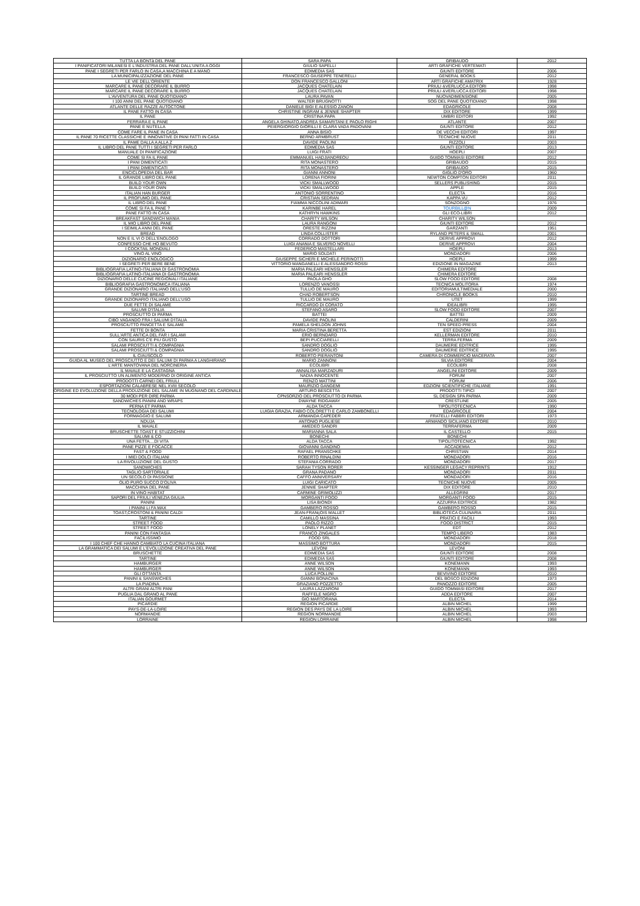| TUTTA LA BONTà DEL PANE | SARA PAPA | GRIBAUDO | 2012 |
| I PANIFICATORI MILANESI E L'INDUSTRIA DEL PANE DALL'UNITA A OGGI | GIULIO SAPELLI | ARTI GRAFICHE VERTEMATI | |
| PANE I SEGRETI PER FARLO IN CASA,A MACCHINA E A MANO | EDIMEDIA SAS | GIUNTI EDITORE | 2006 |
| LA MUNICIPALIZZAZIONE DEL PANE | FRANCESCO GIUSEPPE TENERELLI | GENERAL BOOKS | 2012 |
| LE VIE DELL'ORIENTE | DON FRANCESCO GALLONI | ARTI GRAFICHE AMATRIX | 1928 |
| MARCARE IL PANE DECORARE IL BURRO | JACQUES CHATELAIN | PRIULI &VERLUCCA EDITORI | 1998 |
| MARCARE IL PANE DECORARE IL BURRO | JACQUES CHATELAIN | PRIULI &VERLUCCA EDITORI | 1998 |
| L'AVVENTURA DEL PANE QUOTIDIANO | LAURA PAVAN | NUOVADIMENSIONE | 2005 |
| I 100 ANNI DEL PANE QUOTIDIANO | WALTER BRUGNOTTI | SOG DEL PANE QUOTIDIANO | 1998 |
| ATLANTE DELLE RAZZE AUTOCTONE | DANIELE BIGI E ALESSIO ZANON | EDAGRICOLE | 2008 |
| IL PANE FATTO IN CASA | CHRISTINE INGRAM & JENNIE SHAPTER | DIX EDITORE | 1999 |
| IL PANE | CRISTINA PAPA | UMBRI EDITORI | 1992 |
| FERRARA E IL PANE | ANGELA GHINATO,ANDREA SAMARITANI E PAOLO RIGHI | ATLANTE | 2007 |
| PANE E NUTELLA | PEIERGIORGIO GIORILLI E CLARA VADA PADOVANI | GIUNTI EDITORE | 2012 |
| COME FARE IL PANE IN CASA | ANNA BISIO | DE VECCHI EDITORI | 1997 |
| IL PANE 70 RICETTE CLASSICHE E INNOVATIVE DI PANI FATTI IN CASA | BERND ARMBRUST | TECNICHE NUOVE | 2011 |
| IL PAME DALLA A ALLA Z | DAVIDE PAOLINI | RIZZOLI | 2003 |
| IL LIBRO DEL PANE TUTTI I SEGRETI PER FARLO | EDIMEDIA SAS | GIUNTI EDITORE | 2013 |
| MANUALE DI PANIFICAZIONE | LUIGI FRATI | HOEPLI | 2007 |
| COME SI FA IL PANE | EMMANUEL HADJIANDREOU | GUIDO TOMMASI EDITORE | 2012 |
| I PANI DIMENTICATI | RITA MONASTERO | GRIBAUDO | 2015 |
| I PANI DIMENTICATI | RITA MONASTERO | GRIBAUDO | 2015 |
| ENCICLOPEDIA DEL BAR | GIANNI ANNONI | GIGLIO D'ORO | 1960 |
| IL GRANDE LIBRO DEL PANE | LORENA FIORINI | NEWTON COMPTON EDITORI | 2011 |
| BUILD YOUR OWN | VICKI SMALLWOOD | SELLERS PUBLISHING | 2015 |
| BUILD YOUR OWN | VICKI SMALLWOOD | APPLE | 2015 |
| ITALIAN HAN BURGER | ANTONIO SORRENTINO | ELECTA | 2016 |
| IL PROFUMO DEL PANE | CRISTIAN SEDRAN | KAPPA VU | 2012 |
| IL LIBRO DEL PANE | FIAMMA NICCOLINI ADIMARI | SONZOGNO | 1976 |
| COME SI FA IL PANE ? | KARINBE HAREL | TOURBILL@N | 2009 |
| PANE FATTO IN CASA | KATHRYN HAWKINS | GLI ECO-LIBRI | 2012 |
| BREAKFAST SANDWICH MANIA | CHARITY WILSON | CHARITY WILSON | |
| IL MIO LIBRO DEL PANE | LAURA RANGONI | GIUNTI EDITORE | 2012 |
| I SEIMILA ANNI DEL PANE | ORESTE RIZZINI | GARZANTI | 1951 |
| BREAD | LINDA COLLISTER | RYLAND PETERS & SMALL | 2001 |
| NON E IL VI O DELL'ENOLOGO | CORRADO DOTTORI | DERIVE APPROVI | 2012 |
| CONFESSO CHE HO BEVUTO | LUIGI ANANIA E SILVERIO NOVELLI | DERIVE APPROVI | 2004 |
| I COCKTAIL MONDIALI | FEDERICO MASTELLARI | HOEPLI | 2013 |
| VINO AL VINO | MARIO SOLDATI | MONDADORI | 2006 |
| DIZIONARIO ENOLOGICO | GIUSEPPE SICHERI E MICHELE PERINOTTI | HOEPLI | 1999 |
| I SEGRETI PER BERE BENE | VITTORIO MANGANELLI E ALESSANDRO ROSSI | EDIZIONE IN MAGAZINE | 2013 |
| BIBLIOGRAFIA LATINO-ITALIANA DI GASTRONOMIA | MARIA PALEARI HENSSLER | CHIMERA EDITORE | |
| BIBLIOGRAFIA LATINO-ITALIANA DI GASTRONOMIA | MARIA PALEARI HENSSLER | CHIMERA EDITORE | |
| DIZIONARIO DELLE CUCINE REGIONALI ITALIANE | PAOLA GHO | SLOW FOOD EDITORE | 2008 |
| BIBLIOGRAFIA GASTRONOMICA ITALIANA | LORENZO VANOSSI | TECNICA MOLITORIA | 1974 |
| GRANDE DIZIONARIO ITALIANO DELL'USO | TULLIO DE MAURO | EDITORIAMULTIMEDIALE | 2000 |
| TARTINE BREAD | CHAD ROBERTSON | CHRONICLE BOOKS | 2010 |
| GRANDE DIZIONARIO ITALIANO DELL'USO | TULLIO DE MAURO | UTET | 1999 |
| DUE FETTE DI SALAME | RICCARDO DI CORATO | IDEALIBRI | 1995 |
| SALUMI D'ITALIA | STEFANO ASARO | SLOW FOOD EDITORE | 2007 |
| PROSCIUTTO DI PARMA | BATTEI | BATTEI | 2009 |
| CIBO VAGANDO FRA I SALUMI D'ITALIA | DAVIDE PAOLINI | CALDERINI | 2009 |
| PROSCIUTTO PANCETTA E SALAME | PAMELA SHELDON JOHNS | TEN SPEED PRESS | 2004 |
| FETTE DI BONTA | MARIA CRISTINA BERETTA | EST EDIZIONI | 2011 |
| SULL'ARTE ANTICA DEL FAR I SALAMI | ERIO BERNDARD | KELLERMAN EDITORE | 2010 |
| CON SAURIS C'E PIU GUSTO | BEPI PUCCIARELLI | TERRA FERMA | 2009 |
| SALAMI PROSCIUTTI & COMPAGNIA | SANDRO DOGLIO | DAUMERIE EDITRICE | 1995 |
| SALAMI PROSCIUTTI & COMPAGNIA | SANDRO DOGLIO | DAUMERIE EDITRICE | 1995 |
| IL CIAUSCOLO | ROBERTO PIERANTONI | CAMERA DI COMMERCIO MACERATA | 2007 |
| GUIDA AL MUSEO DEL PROSCIUTTO E DEI SALUMI DI PARMA A LANGHIRANO | MARIO ZANNONI | SILVIA EDITORE | 2004 |
| L'ARTE MANTOVANA DEL NORCINERIA | ECOLIBRI | ECOLIBRI | 2008 |
| IL MAIALE E LA CASTAGNA | ANNALISA MARZADURI | ANGELINI EDITORE | 2009 |
| IL PROSCIUTTO UN ALIMENTO MODERNO DI ORIGINE ANTICA | NADIA INNOCENTE | FORUM | 2007 |
| PRODOTTI CARNEI DEL FRIULI | RENZO MATTINI | FORUM | 2006 |
| ESPORTAZIONI CALABRESE NEL XVIII SECOLO | MAURIZIO GANGEMI | EDZIONI SCIENTIFICHE ITALIANE | 1991 |
| ORIGINE ED EVOLUZIONE DELLA PRODUZIONE DEL SALAME IN MUGNANO DEL CARDINALE | ARTURO BESCETTA | PRODOTTI TIPICI | 2007 |
| 30 MODI PER DIRE PARMA | CPNSORZIO DEL PROSCIUTTO DI PARMA | SL DESIGN SPA PARMA | 2009 |
| SANDWICHES PANINI AND WRAPS | DWAYNE RIDGAWAY | CRESTLINE | 2005 |
| PERNA ET PARMA | ALDA TACCA | TIPOLITOTECNICA | 1990 |
| TECNOLOGIA DEI SALUMI | LUIGIA GRAZIA, FABIO COLORETTI E CARLO ZAMBONELLI | EDAGRICOLE | 2004 |
| FORMAGGIO E SALUMI | ARMANDA CAPEDER | FRATELLI FABBRI EDITORI | 1973 |
| NDUJA | ANTONIO PUGLIESE | ARMANDO SICILIANO EDITORE | 2010 |
| IL MAIALE | AMEDEO SANDRI | TERRAFERMA | 2009 |
| BRUSCHETTE TOAST E STUZZICHINI | MARIANNA SALA | IL CASTELLO | 2015 |
| SALUMI & CO | BONECHI | BONECHI | |
| UNA FETTA....DI VITA | ALDA TACCA | TIPOLITOTECNICA | 1992 |
| PANE PIZZE E FOCACCE | GIOVANNI GANDINO | ACCADEMIA | 2012 |
| FAST & FOOD | RAFAEL PRANSCHKE | CHRISTIAN | 2014 |
| I MIEI DOLCI ITALIANI | ROBERTO RINALDINI | MONDADORI | 2016 |
| LA RIVOLUZIONE DEL GUSTO | STEFANIA CORRADO | MONDADORI | 2017 |
| SANDWICHES | SARAH TYSON RORER | KESSINGER LEGACY REPRINTS | 1912 |
| TAGLIO SARTORIALE | GRANA PADANO | MONDADORI | 2011 |
| UN SECOLO DI PASSIONE | CAFFO ANNIVERSARY | MONDADORI | 2016 |
| OLIO PURO SUCCO D'OLIVA | LUIGI CARICATO | TECNICHE NUOVE | 2005 |
| MACCHINA DEL PANE | JENNIE SHAPTER | DIX EDITORE | 2010 |
| IN VINO HABITAT | CARMINE GRIMOLIZZI | ALLEGRINI | 2017 |
| SAPORI DEL FRIULI VENEZIA GIULIA | MORGANTI FOOD | MORGANTI FOOD | 2015 |
| PANINI | LISA BIONDI | AZZURRA EDITRICE | 1982 |
| I PANINI LI FA MAX | GAMBERO ROSSO | GAMBERO ROSSO | 2015 |
| TOAST,CROSTONI & PANINI CALDI | JEAN-FRANçOIS MALLET | BIBLIOTECA CULINARIA | 2011 |
| TARTINE | CAMILLO MASSINA | PRATICI E FACILI | 1993 |
| STREET FOOD | PAOLO RIZZO | FOOD DISTRICT | 2015 |
| STREET FOOD | LONELY PLANET | EDT | 2012 |
| PANINI CON FANTASIA | FRANCO ZINGALES | TEMPO LIBERO | 1983 |
| FACILISSIMO | FOOD SRL | MONDADORI | 2018 |
| I 100 CHEF CHE HANNO CAMBIATO LA CUCINA ITALIANA | MASSIMO BOTTURA | MONDADORI | 2015 |
| LA GRAMMATICA DEI SALUMI E L'EVOLUZIONE CREATIVA DEL PANE | LEVONI | LEVONI | |
| BRUSCHETTE | EDIMEDIA SAS | GIUNTI EDITORE | 2008 |
| TARTINE | EDIMEDIA SAS | GIUNTI EDITORE | 2008 |
| HAMBURGER | ANNE WILSON | KONEMANN | 1993 |
| HAMBURGER | ANNE WILSON | KONEMANN | 1993 |
| GLI OTTANTA | LUCA POLLINI | BEVIVINO EDITORE | 2010 |
| PANINI & SANSWICHES | GIANNI BONACINA | DEL BOSCO EDIZIONI | 1973 |
| LA PIADINA | GRAZIANO POZZETTO | PANOZZO EDITORE | 2005 |
| ALTRI GRANI ALTRI PANI | LAURA LAZZARONI | GUIDO TOMMASI EDITORE | 2017 |
| PUGLIA DAL GRANO AL PANE | RAFFELE NIGRO | ADDA EDITORE | 2007 |
| ITALIAN GOURMET | GIO MARTORANA | ELECTA | 2014 |
| PICARDIE | REGION PICARDIE | ALBIN MICHEL | 1999 |
| PAYS-DE-LA-LOIRE | REGION DES PAYS DE LA LOIRE | ALBIN MICHEL | 1993 |
| NORMANDIE | REGION NORMANDIE | ALBIN MICHEL | 2003 |
| LORRAINE | REGION LORRAINE | ALBIN MICHEL | 1998 |